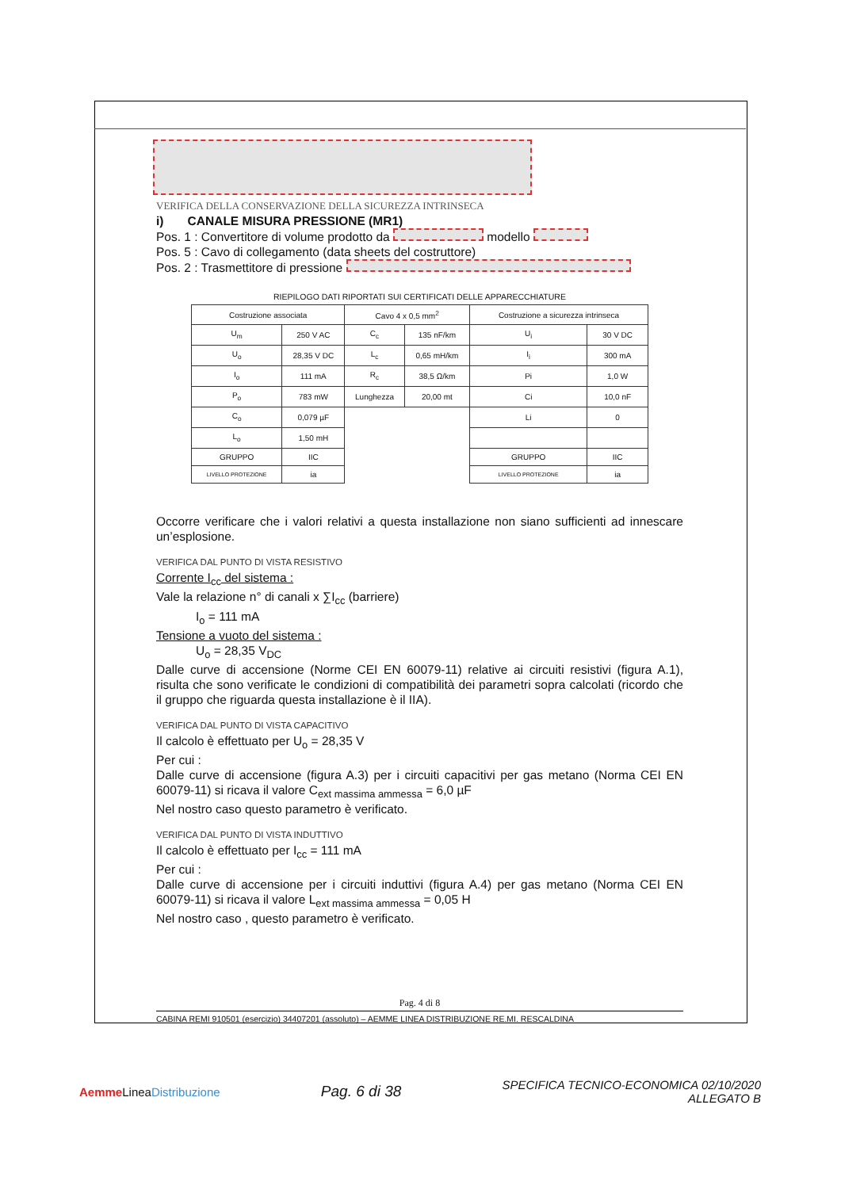VERIFICA DELLA CONSERVAZIONE DELLA SICUREZZA INTRINSECA
i) CANALE MISURA PRESSIONE (MR1)
Pos. 1 : Convertitore di volume prodotto da modello
Pos. 5 : Cavo di collegamento (data sheets del costruttore)
Pos. 2 : Trasmettitore di pressione
RIEPILOGO DATI RIPORTATI SUI CERTIFICATI DELLE APPARECCHIATURE
| Costruzione associata | | Cavo 4 x 0,5 mm<sup>2</sup> | | Costruzione a sicurezza intrinseca | |
| U<sub>m</sub> | 250 V AC | C<sub>c</sub> | 135 nF/km | U<sub>i</sub> | 30 V DC |
| U<sub>o</sub> | 28,35 V DC | L<sub>c</sub> | 0,65 mH/km | I<sub>i</sub> | 300 mA |
| I<sub>o</sub> | 111 mA | R<sub>c</sub> | 38,5 Ω/km | Pi | 1,0 W |
| P<sub>o</sub> | 783 mW | Lunghezza | 20,00 mt | Ci | 10,0 nF |
| C<sub>o</sub> | 0,079 µF | | | Li | 0 |
| L<sub>o</sub> | 1,50 mH | | | | |
| GRUPPO | IIC | | | GRUPPO | IIC |
| LIVELLO PROTEZIONE | ia | | | LIVELLO PROTEZIONE | ia |
Occorre verificare che i valori relativi a questa installazione non siano sufficienti ad innescare un’esplosione.
VERIFICA DAL PUNTO DI VISTA RESISTIVO
Corrente I<sub>cc</sub> del sistema :
Vale la relazione n° di canali x ∑I<sub>cc</sub> (barriere)
I<sub>o</sub> = 111 mA
Tensione a vuoto del sistema :
U<sub>o</sub> = 28,35 V<sub>DC</sub>
Dalle curve di accensione (Norme CEI EN 60079-11) relative ai circuiti resistivi (figura A.1), risulta che sono verificate le condizioni di compatibilità dei parametri sopra calcolati (ricordo che il gruppo che riguarda questa installazione è il IIA).
VERIFICA DAL PUNTO DI VISTA CAPACITIVO
Il calcolo è effettuato per U<sub>o</sub> = 28,35 V
Per cui :
Dalle curve di accensione (figura A.3) per i circuiti capacitivi per gas metano (Norma CEI EN 60079-11) si ricava il valore C<sub>ext massima ammessa</sub> = 6,0 µF
Nel nostro caso questo parametro è verificato.
VERIFICA DAL PUNTO DI VISTA INDUTTIVO
Il calcolo è effettuato per I<sub>cc</sub> = 111 mA
Per cui :
Dalle curve di accensione per i circuiti induttivi (figura A.4) per gas metano (Norma CEI EN 60079-11) si ricava il valore L<sub>ext massima ammessa</sub> = 0,05 H
Nel nostro caso , questo parametro è verificato.
Pag. 4 di 8
CABINA REMI 910501 (esercizio) 34407201 (assoluto) – AEMME LINEA DISTRIBUZIONE RE.MI. RESCALDINA
Aemme LineaDistribuzione
Pag. 6 di 38
SPECIFICA TECNICO-ECONOMICA 02/10/2020
ALLEGATO B